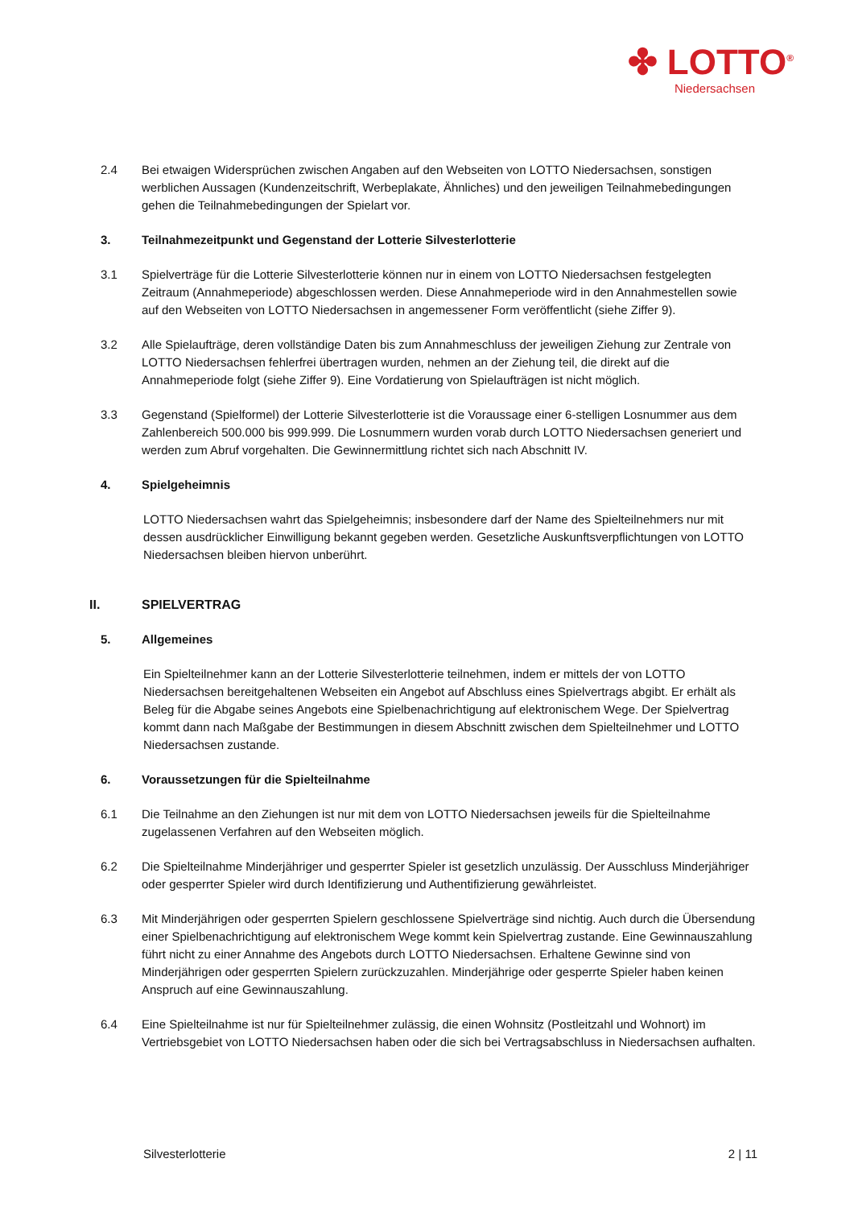✤ LOTTO<sup>®</sup>
Niedersachsen
2.4 Bei etwaigen Widersprüchen zwischen Angaben auf den Webseiten von LOTTO Niedersachsen, sonstigen werblichen Aussagen (Kundenzeitschrift, Werbeplakate, Ähnliches) und den jeweiligen Teilnahmebedingungen gehen die Teilnahmebedingungen der Spielart vor.
3. Teilnahmezeitpunkt und Gegenstand der Lotterie Silvesterlotterie
3.1 Spielverträge für die Lotterie Silvesterlotterie können nur in einem von LOTTO Niedersachsen festgelegten Zeitraum (Annahmeperiode) abgeschlossen werden. Diese Annahmeperiode wird in den Annahmestellen sowie auf den Webseiten von LOTTO Niedersachsen in angemessener Form veröffentlicht (siehe Ziffer 9).
3.2 Alle Spielaufträge, deren vollständige Daten bis zum Annahmeschluss der jeweiligen Ziehung zur Zentrale von LOTTO Niedersachsen fehlerfrei übertragen wurden, nehmen an der Ziehung teil, die direkt auf die Annahmeperiode folgt (siehe Ziffer 9). Eine Vordatierung von Spielaufträgen ist nicht möglich.
3.3 Gegenstand (Spielformel) der Lotterie Silvesterlotterie ist die Voraussage einer 6-stelligen Losnummer aus dem Zahlenbereich 500.000 bis 999.999. Die Losnummern wurden vorab durch LOTTO Niedersachsen generiert und werden zum Abruf vorgehalten. Die Gewinnermittlung richtet sich nach Abschnitt IV.
4. Spielgeheimnis
LOTTO Niedersachsen wahrt das Spielgeheimnis; insbesondere darf der Name des Spielteilnehmers nur mit dessen ausdrücklicher Einwilligung bekannt gegeben werden. Gesetzliche Auskunftsverpflichtungen von LOTTO Niedersachsen bleiben hiervon unberührt.
II. SPIELVERTRAG
5. Allgemeines
Ein Spielteilnehmer kann an der Lotterie Silvesterlotterie teilnehmen, indem er mittels der von LOTTO Niedersachsen bereitgehaltenen Webseiten ein Angebot auf Abschluss eines Spielvertrags abgibt. Er erhält als Beleg für die Abgabe seines Angebots eine Spielbenachrichtigung auf elektronischem Wege. Der Spielvertrag kommt dann nach Maßgabe der Bestimmungen in diesem Abschnitt zwischen dem Spielteilnehmer und LOTTO Niedersachsen zustande.
6. Voraussetzungen für die Spielteilnahme
6.1 Die Teilnahme an den Ziehungen ist nur mit dem von LOTTO Niedersachsen jeweils für die Spielteilnahme zugelassenen Verfahren auf den Webseiten möglich.
6.2 Die Spielteilnahme Minderjähriger und gesperrter Spieler ist gesetzlich unzulässig. Der Ausschluss Minderjähriger oder gesperrter Spieler wird durch Identifizierung und Authentifizierung gewährleistet.
6.3 Mit Minderjährigen oder gesperrten Spielern geschlossene Spielverträge sind nichtig. Auch durch die Übersendung einer Spielbenachrichtigung auf elektronischem Wege kommt kein Spielvertrag zustande. Eine Gewinnauszahlung führt nicht zu einer Annahme des Angebots durch LOTTO Niedersachsen. Erhaltene Gewinne sind von Minderjährigen oder gesperrten Spielern zurückzuzahlen. Minderjährige oder gesperrte Spieler haben keinen Anspruch auf eine Gewinnauszahlung.
6.4 Eine Spielteilnahme ist nur für Spielteilnehmer zulässig, die einen Wohnsitz (Postleitzahl und Wohnort) im Vertriebsgebiet von LOTTO Niedersachsen haben oder die sich bei Vertragsabschluss in Niedersachsen aufhalten.
Silvesterlotterie 2 | 11